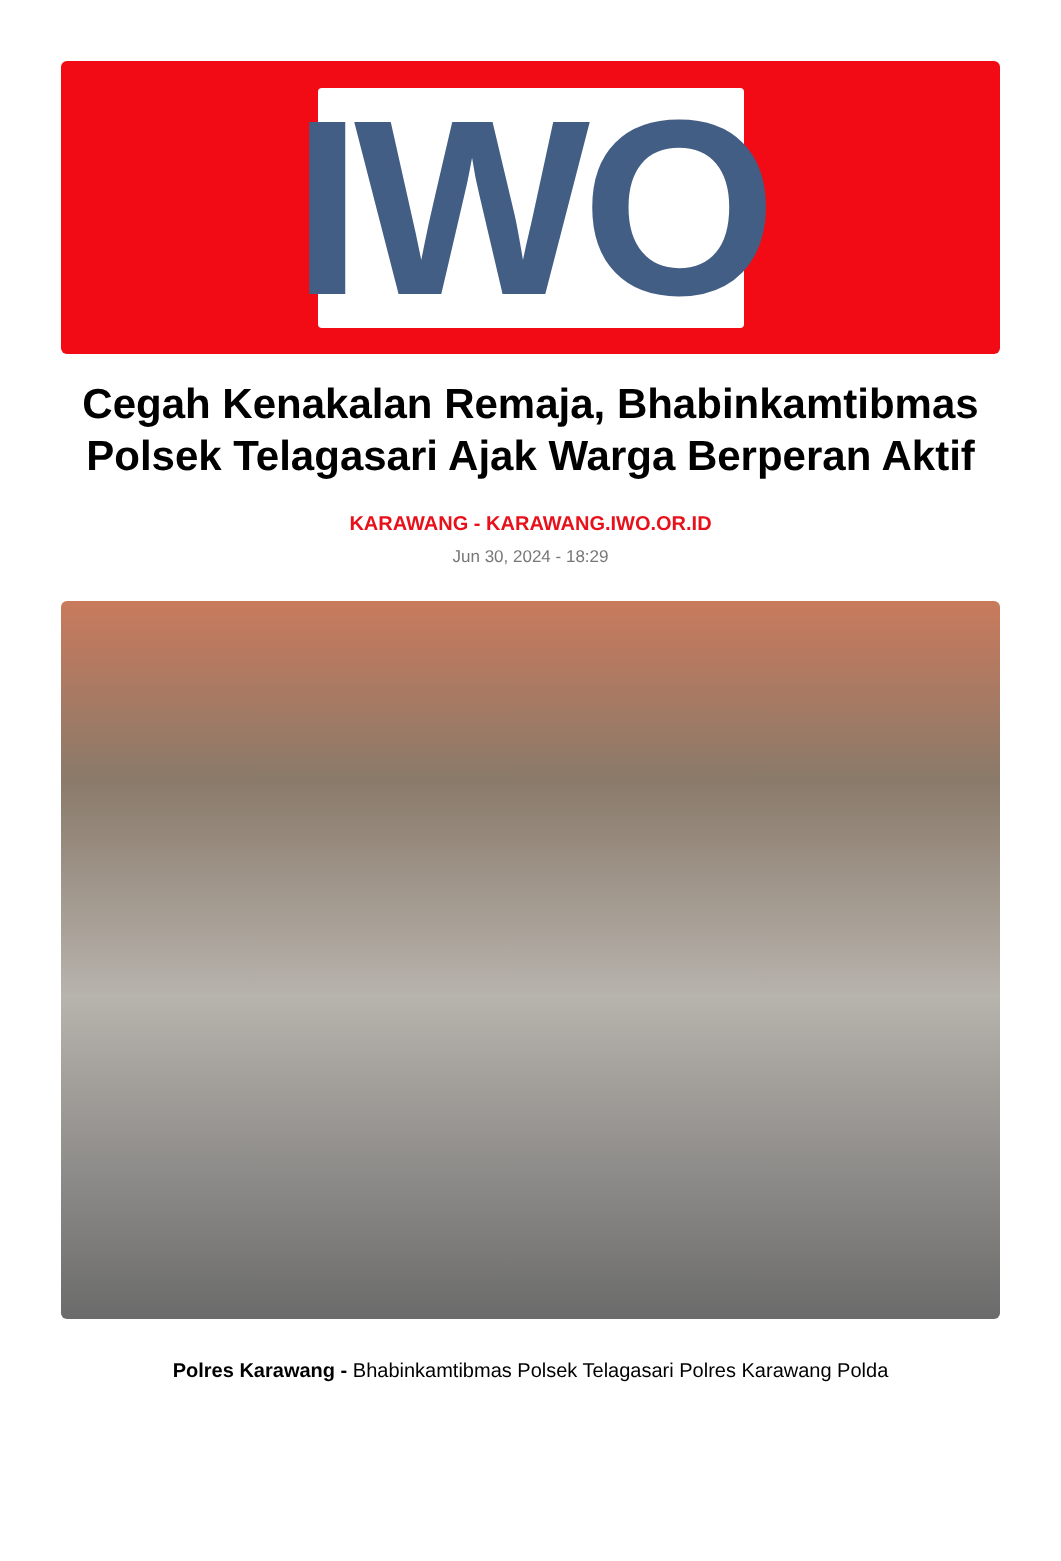IWO
Cegah Kenakalan Remaja, Bhabinkamtibmas Polsek Telagasari Ajak Warga Berperan Aktif
KARAWANG - KARAWANG.IWO.OR.ID
Jun 30, 2024 - 18:29
Polres Karawang - Bhabinkamtibmas Polsek Telagasari Polres Karawang Polda